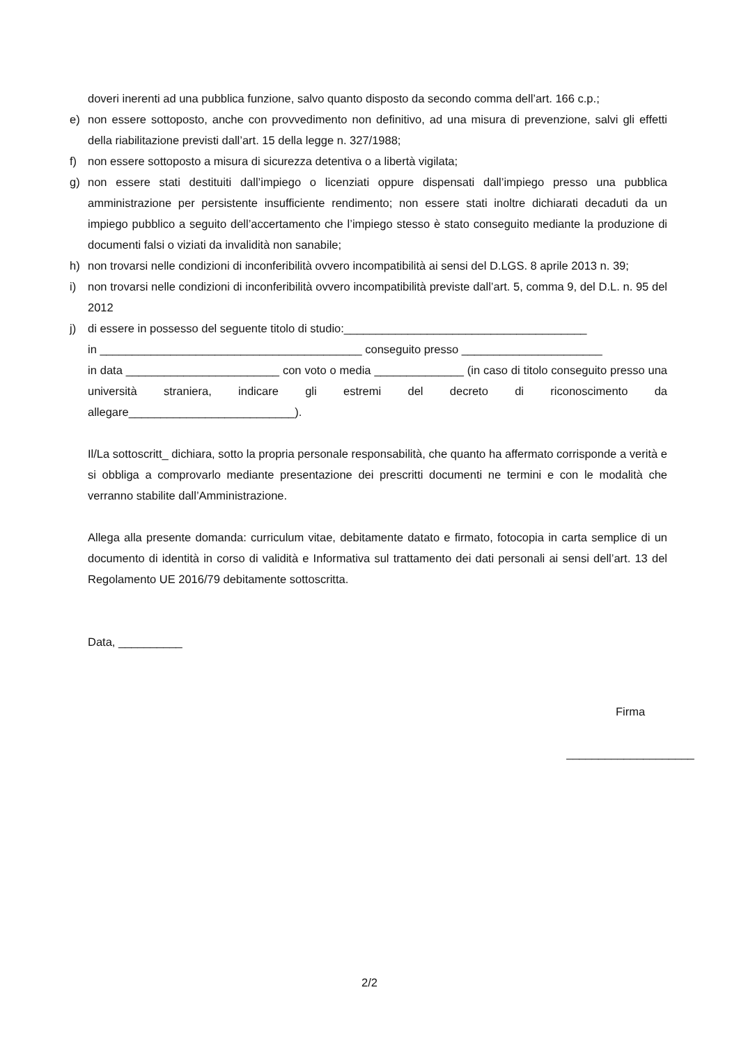doveri inerenti ad una pubblica funzione, salvo quanto disposto da secondo comma dell’art. 166 c.p.;
e) non essere sottoposto, anche con provvedimento non definitivo, ad una misura di prevenzione, salvi gli effetti della riabilitazione previsti dall’art. 15 della legge n. 327/1988;
f) non essere sottoposto a misura di sicurezza detentiva o a libertà vigilata;
g) non essere stati destituiti dall’impiego o licenziati oppure dispensati dall’impiego presso una pubblica amministrazione per persistente insufficiente rendimento; non essere stati inoltre dichiarati decaduti da un impiego pubblico a seguito dell’accertamento che l’impiego stesso è stato conseguito mediante la produzione di documenti falsi o viziati da invalidità non sanabile;
h) non trovarsi nelle condizioni di inconferibilità ovvero incompatibilità ai sensi del D.LGS. 8 aprile 2013 n. 39;
i) non trovarsi nelle condizioni di inconferibilità ovvero incompatibilità previste dall’art. 5, comma 9, del D.L. n. 95 del 2012
j) di essere in possesso del seguente titolo di studio:______________________________________
in _________________________________________ conseguito presso ______________________
in data ________________________ con voto o media ______________ (in caso di titolo conseguito presso una università straniera, indicare gli estremi del decreto di riconoscimento da allegare__________________________).
Il/La sottoscritt_ dichiara, sotto la propria personale responsabilità, che quanto ha affermato corrisponde a verità e si obbliga a comprovarlo mediante presentazione dei prescritti documenti ne termini e con le modalità che verranno stabilite dall’Amministrazione.
Allega alla presente domanda: curriculum vitae, debitamente datato e firmato, fotocopia in carta semplice di un documento di identità in corso di validità e Informativa sul trattamento dei dati personali ai sensi dell’art. 13 del Regolamento UE 2016/79 debitamente sottoscritta.
Data, __________
Firma
____________________
2/2